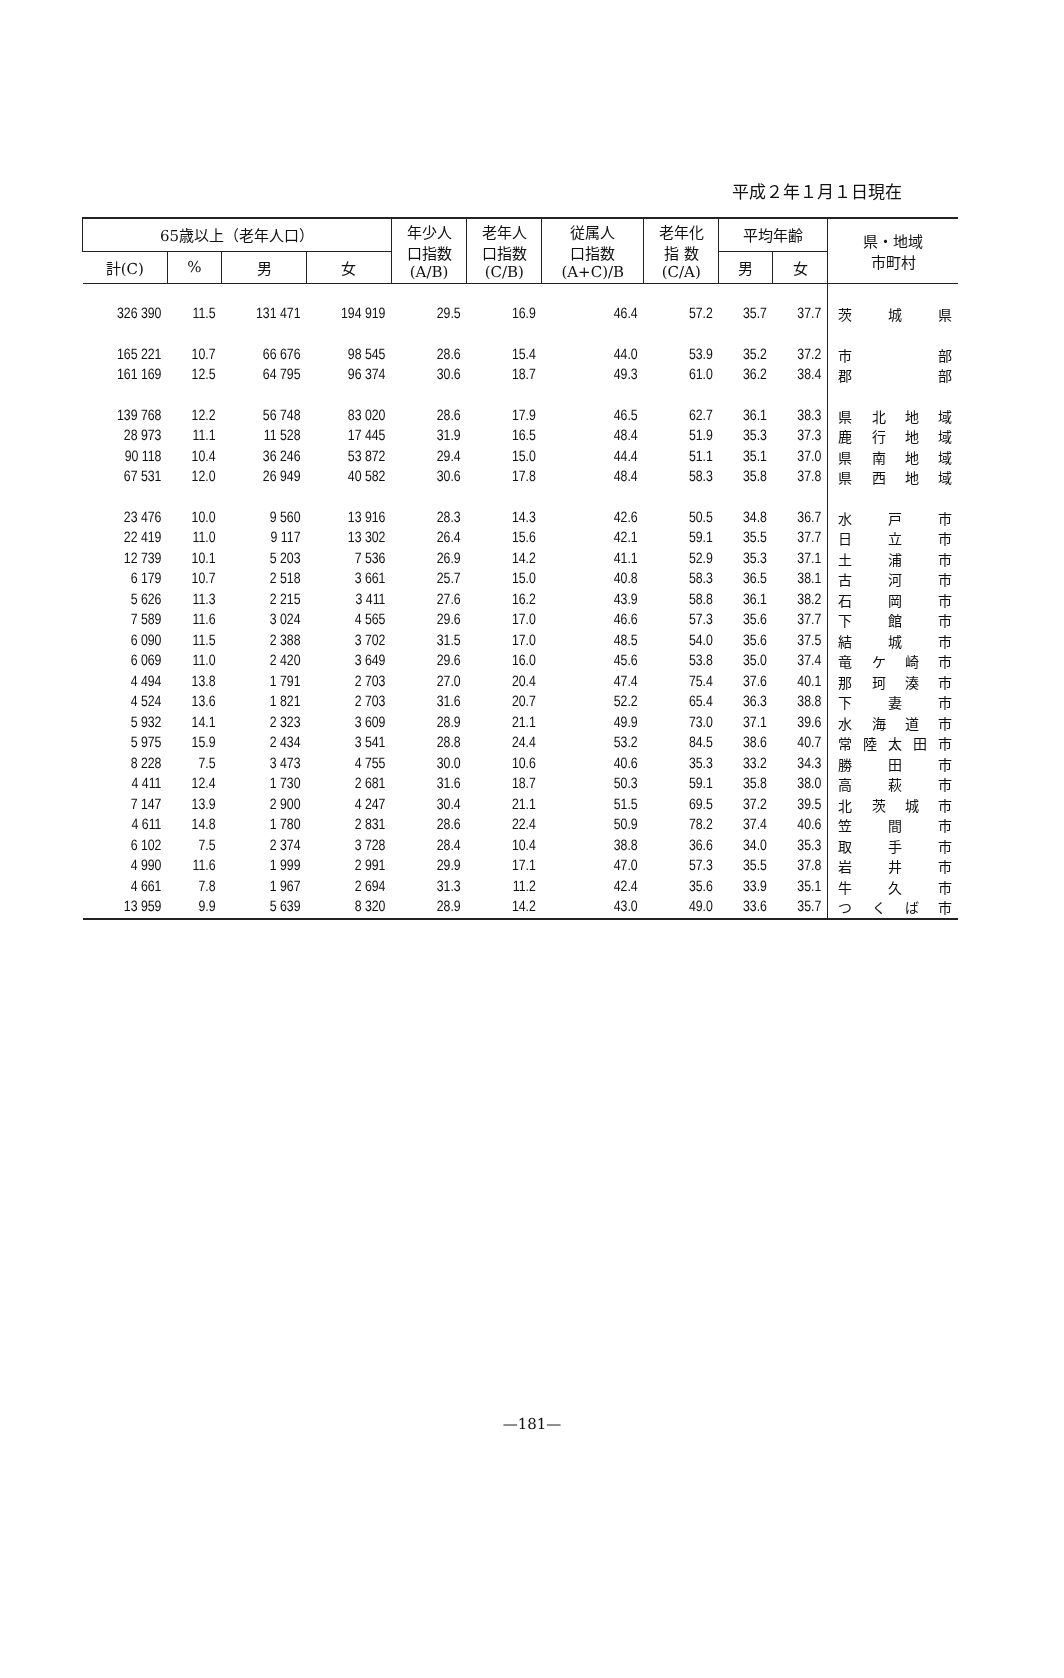平成２年１月１日現在
| 65歳以上（老年人口） | | | | 年少人 口指数 (A/B) | 老年人 口指数 (C/B) | 従属人 口指数 (A+C)/B | 老年化 指 数 (C/A) | 平均年齢 | | 県・地域 市町村 |
| --- | --- | --- | --- | --- | --- | --- | --- | --- | --- | --- |
| 計(C) | % | 男 | 女 | | | | | 男 | 女 | |
| 326 390 | 11.5 | 131 471 | 194 919 | 29.5 | 16.9 | 46.4 | 57.2 | 35.7 | 37.7 | 茨 城 県 |
| 165 221 | 10.7 | 66 676 | 98 545 | 28.6 | 15.4 | 44.0 | 53.9 | 35.2 | 37.2 | 市 部 |
| 161 169 | 12.5 | 64 795 | 96 374 | 30.6 | 18.7 | 49.3 | 61.0 | 36.2 | 38.4 | 郡 部 |
| 139 768 | 12.2 | 56 748 | 83 020 | 28.6 | 17.9 | 46.5 | 62.7 | 36.1 | 38.3 | 県 北 地 域 |
| 28 973 | 11.1 | 11 528 | 17 445 | 31.9 | 16.5 | 48.4 | 51.9 | 35.3 | 37.3 | 鹿 行 地 域 |
| 90 118 | 10.4 | 36 246 | 53 872 | 29.4 | 15.0 | 44.4 | 51.1 | 35.1 | 37.0 | 県 南 地 域 |
| 67 531 | 12.0 | 26 949 | 40 582 | 30.6 | 17.8 | 48.4 | 58.3 | 35.8 | 37.8 | 県 西 地 域 |
| 23 476 | 10.0 | 9 560 | 13 916 | 28.3 | 14.3 | 42.6 | 50.5 | 34.8 | 36.7 | 水 戸 市 |
| 22 419 | 11.0 | 9 117 | 13 302 | 26.4 | 15.6 | 42.1 | 59.1 | 35.5 | 37.7 | 日 立 市 |
| 12 739 | 10.1 | 5 203 | 7 536 | 26.9 | 14.2 | 41.1 | 52.9 | 35.3 | 37.1 | 土 浦 市 |
| 6 179 | 10.7 | 2 518 | 3 661 | 25.7 | 15.0 | 40.8 | 58.3 | 36.5 | 38.1 | 古 河 市 |
| 5 626 | 11.3 | 2 215 | 3 411 | 27.6 | 16.2 | 43.9 | 58.8 | 36.1 | 38.2 | 石 岡 市 |
| 7 589 | 11.6 | 3 024 | 4 565 | 29.6 | 17.0 | 46.6 | 57.3 | 35.6 | 37.7 | 下 館 市 |
| 6 090 | 11.5 | 2 388 | 3 702 | 31.5 | 17.0 | 48.5 | 54.0 | 35.6 | 37.5 | 結 城 市 |
| 6 069 | 11.0 | 2 420 | 3 649 | 29.6 | 16.0 | 45.6 | 53.8 | 35.0 | 37.4 | 竜 ケ 崎 市 |
| 4 494 | 13.8 | 1 791 | 2 703 | 27.0 | 20.4 | 47.4 | 75.4 | 37.6 | 40.1 | 那 珂 湊 市 |
| 4 524 | 13.6 | 1 821 | 2 703 | 31.6 | 20.7 | 52.2 | 65.4 | 36.3 | 38.8 | 下 妻 市 |
| 5 932 | 14.1 | 2 323 | 3 609 | 28.9 | 21.1 | 49.9 | 73.0 | 37.1 | 39.6 | 水 海 道 市 |
| 5 975 | 15.9 | 2 434 | 3 541 | 28.8 | 24.4 | 53.2 | 84.5 | 38.6 | 40.7 | 常陸太田市 |
| 8 228 | 7.5 | 3 473 | 4 755 | 30.0 | 10.6 | 40.6 | 35.3 | 33.2 | 34.3 | 勝 田 市 |
| 4 411 | 12.4 | 1 730 | 2 681 | 31.6 | 18.7 | 50.3 | 59.1 | 35.8 | 38.0 | 高 萩 市 |
| 7 147 | 13.9 | 2 900 | 4 247 | 30.4 | 21.1 | 51.5 | 69.5 | 37.2 | 39.5 | 北 茨 城 市 |
| 4 611 | 14.8 | 1 780 | 2 831 | 28.6 | 22.4 | 50.9 | 78.2 | 37.4 | 40.6 | 笠 間 市 |
| 6 102 | 7.5 | 2 374 | 3 728 | 28.4 | 10.4 | 38.8 | 36.6 | 34.0 | 35.3 | 取 手 市 |
| 4 990 | 11.6 | 1 999 | 2 991 | 29.9 | 17.1 | 47.0 | 57.3 | 35.5 | 37.8 | 岩 井 市 |
| 4 661 | 7.8 | 1 967 | 2 694 | 31.3 | 11.2 | 42.4 | 35.6 | 33.9 | 35.1 | 牛 久 市 |
| 13 959 | 9.9 | 5 639 | 8 320 | 28.9 | 14.2 | 43.0 | 49.0 | 33.6 | 35.7 | つ く ば 市 |
—181—